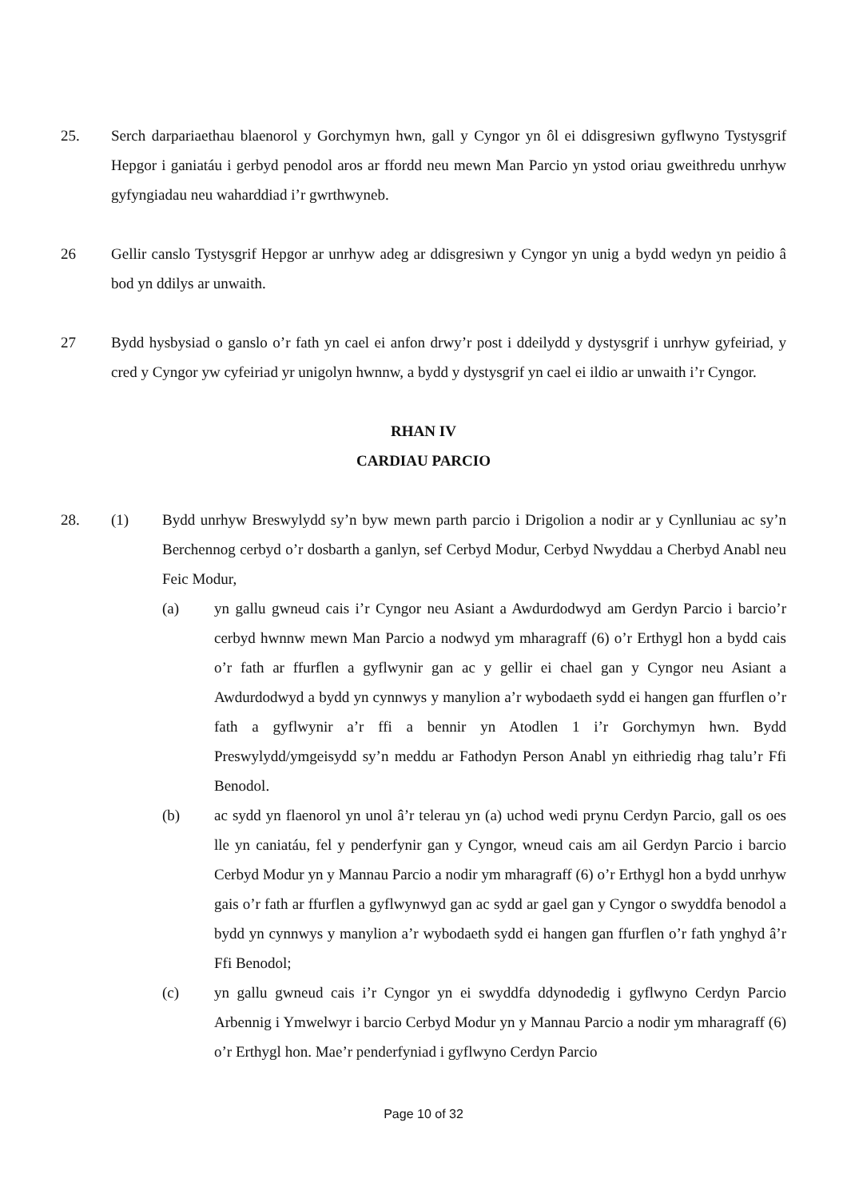25. Serch darpariaethau blaenorol y Gorchymyn hwn, gall y Cyngor yn ôl ei ddisgresiwn gyflwyno Tystysgrif Hepgor i ganiatáu i gerbyd penodol aros ar ffordd neu mewn Man Parcio yn ystod oriau gweithredu unrhyw gyfyngiadau neu waharddiad i’r gwrthwyneb.
26 Gellir canslo Tystysgrif Hepgor ar unrhyw adeg ar ddisgresiwn y Cyngor yn unig a bydd wedyn yn peidio â bod yn ddilys ar unwaith.
27 Bydd hysbysiad o ganslo o’r fath yn cael ei anfon drwy’r post i ddeilydd y dystysgrif i unrhyw gyfeiriad, y cred y Cyngor yw cyfeiriad yr unigolyn hwnnw, a bydd y dystysgrif yn cael ei ildio ar unwaith i’r Cyngor.
RHAN IV
CARDIAU PARCIO
28. (1) Bydd unrhyw Breswylydd sy’n byw mewn parth parcio i Drigolion a nodir ar y Cynlluniau ac sy’n Berchennog cerbyd o’r dosbarth a ganlyn, sef Cerbyd Modur, Cerbyd Nwyddau a Cherbyd Anabl neu Feic Modur,
(a) yn gallu gwneud cais i’r Cyngor neu Asiant a Awdurdodwyd am Gerdyn Parcio i barcio’r cerbyd hwnnw mewn Man Parcio a nodwyd ym mharagraff (6) o’r Erthygl hon a bydd cais o’r fath ar ffurflen a gyflwynir gan ac y gellir ei chael gan y Cyngor neu Asiant a Awdurdodwyd a bydd yn cynnwys y manylion a’r wybodaeth sydd ei hangen gan ffurflen o’r fath a gyflwynir a’r ffi a bennir yn Atodlen 1 i’r Gorchymyn hwn. Bydd Preswylydd/ymgeisydd sy’n meddu ar Fathodyn Person Anabl yn eithriedig rhag talu’r Ffi Benodol.
(b) ac sydd yn flaenorol yn unol â’r telerau yn (a) uchod wedi prynu Cerdyn Parcio, gall os oes lle yn caniatáu, fel y penderfynir gan y Cyngor, wneud cais am ail Gerdyn Parcio i barcio Cerbyd Modur yn y Mannau Parcio a nodir ym mharagraff (6) o’r Erthygl hon a bydd unrhyw gais o’r fath ar ffurflen a gyflwynwyd gan ac sydd ar gael gan y Cyngor o swyddfa benodol a bydd yn cynnwys y manylion a’r wybodaeth sydd ei hangen gan ffurflen o’r fath ynghyd â’r Ffi Benodol;
(c) yn gallu gwneud cais i’r Cyngor yn ei swyddfa ddynodedig i gyflwyno Cerdyn Parcio Arbennig i Ymwelwyr i barcio Cerbyd Modur yn y Mannau Parcio a nodir ym mharagraff (6) o’r Erthygl hon. Mae’r penderfyniad i gyflwyno Cerdyn Parcio
Page 10 of 32